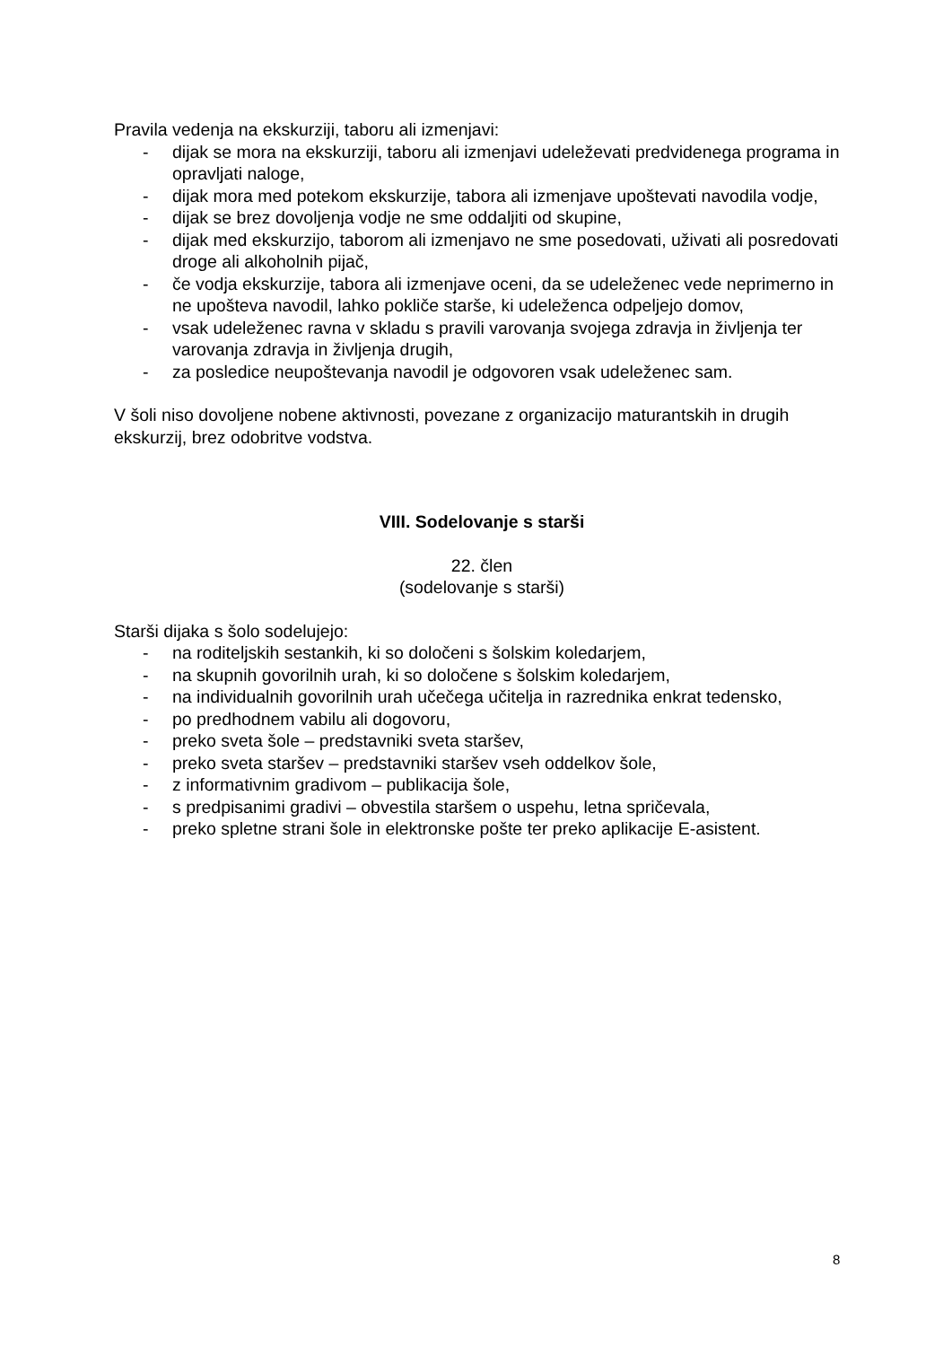Pravila vedenja na ekskurziji, taboru ali izmenjavi:
- dijak se mora na ekskurziji, taboru ali izmenjavi udeleževati predvidenega programa in opravljati naloge,
- dijak mora med potekom ekskurzije, tabora ali izmenjave upoštevati navodila vodje,
- dijak se brez dovoljenja vodje ne sme oddaljiti od skupine,
- dijak med ekskurzijo, taborom ali izmenjavo ne sme posedovati, uživati ali posredovati droge ali alkoholnih pijač,
- če vodja ekskurzije, tabora ali izmenjave oceni, da se udeleženec vede neprimerno in ne upošteva navodil, lahko pokliče starše, ki udeleženca odpeljejo domov,
- vsak udeleženec ravna v skladu s pravili varovanja svojega zdravja in življenja ter varovanja zdravja in življenja drugih,
- za posledice neupoštevanja navodil je odgovoren vsak udeleženec sam.
V šoli niso dovoljene nobene aktivnosti, povezane z organizacijo maturantskih in drugih ekskurzij, brez odobritve vodstva.
VIII. Sodelovanje s starši
22. člen
(sodelovanje s starši)
Starši dijaka s šolo sodelujejo:
- na roditeljskih sestankih, ki so določeni s šolskim koledarjem,
- na skupnih govorilnih urah, ki so določene s šolskim koledarjem,
- na individualnih govorilnih urah učečega učitelja in razrednika enkrat tedensko,
- po predhodnem vabilu ali dogovoru,
- preko sveta šole – predstavniki sveta staršev,
- preko sveta staršev – predstavniki staršev vseh oddelkov šole,
- z informativnim gradivom – publikacija šole,
- s predpisanimi gradivi – obvestila staršem o uspehu, letna spričevala,
- preko spletne strani šole in elektronske pošte ter preko aplikacije E-asistent.
8